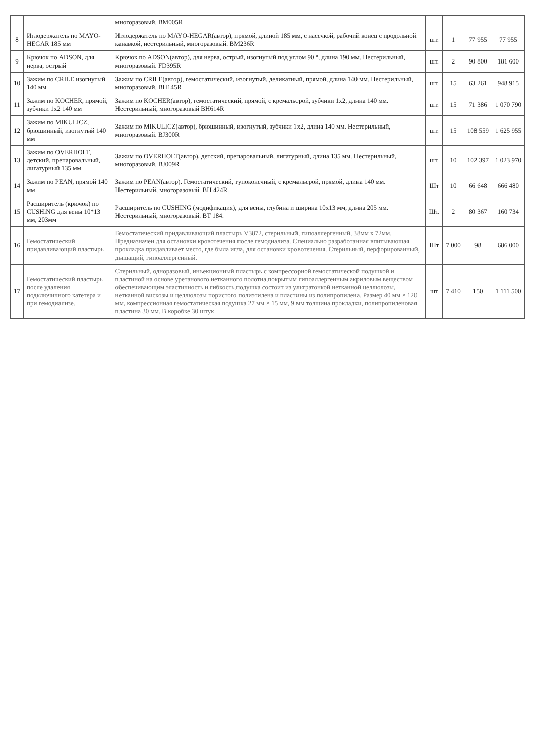| | | многоразовый. BM005R | | | | |
| 8 | Иглодержатель по MAYO-HEGAR 185 мм | Иглодержатель по MAYO-HEGAR(автор), прямой, длиной 185 мм, с насечкой, рабочий конец с продольной канавкой, нестерильный, многоразовый. BM236R | шт. | 1 | 77 955 | 77 955 |
| 9 | Крючок по ADSON, для нерва, острый | Крючок по ADSON(автор), для нерва, острый, изогнутый под углом 90 °, длина 190 мм. Нестерильный, многоразовый. FD395R | шт. | 2 | 90 800 | 181 600 |
| 10 | Зажим по CRILE изогнутый 140 мм | Зажим по CRILE(автор), гемостатический, изогнутый, деликатный, прямой, длина 140 мм. Нестерильный, многоразовый. BH145R | шт. | 15 | 63 261 | 948 915 |
| 11 | Зажим по KOCHER, прямой, зубчики 1х2 140 мм | Зажим по KOCHER(автор), гемостатический, прямой, с кремальерой, зубчики 1х2, длина 140 мм. Нестерильный, многоразовый BH614R | шт. | 15 | 71 386 | 1 070 790 |
| 12 | Зажим по MIKULICZ, брюшинный, изогнутый 140 мм | Зажим по MIKULICZ(автор), брюшинный, изогнутый, зубчики 1х2, длина 140 мм. Нестерильный, многоразовый. BJ300R | шт. | 15 | 108 559 | 1 625 955 |
| 13 | Зажим по OVERHOLT, детский, препаровальный, лигатурный 135 мм | Зажим по OVERHOLT(автор), детский, препаровальный, лигатурный, длина 135 мм. Нестерильный, многоразовый. BJ009R | шт. | 10 | 102 397 | 1 023 970 |
| 14 | Зажим по PEAN, прямой 140 мм | Зажим по PEAN(автор). Гемостатический, тупоконечный, с кремальерой, прямой, длина 140 мм. Нестерильный, многоразовый. BH 424R. | Шт | 10 | 66 648 | 666 480 |
| 15 | Расширитель (крючок) по CUSHiNG для вены 10*13 мм, 203мм | Расширитель по CUSHING (модификация), для вены, глубина и ширина 10х13 мм, длина 205 мм. Нестерильный, многоразовый. BT 184. | Шт. | 2 | 80 367 | 160 734 |
| 16 | Гемостатический придавливающий пластырь | Гемостатический придавливающий пластырь V3872, стерильный, гипоаллергенный, 38мм х 72мм. Предназначен для остановки кровотечения после гемодиализа. Специально разработанная впитывающая прокладка придавливает место, где была игла, для остановки кровотечения. Стерильный, перфорированный, дышащий, гипоаллергенный. | Шт | 7 000 | 98 | 686 000 |
| 17 | Гемостатический пластырь после удаления подключичного катетера и при гемодиализе. | Стерильный, одноразовый, инъекционный пластырь с компрессорной гемостатической подушкой и пластиной на основе уретанового нетканного полотна,покрытым гипоаллергенным акриловым веществом обеспечивающим эластичность и гибкость,подушка состоит из ультратонкой нетканной целлюлозы, нетканной вискозы и целлюлозы пористого полиэтилена и пластины из полипропилена. Размер 40 мм × 120 мм, компрессионная гемостатическая подушка 27 мм × 15 мм, 9 мм толщина прокладки, полипропиленовая пластина 30 мм. В коробке 30 штук | шт | 7 410 | 150 | 1 111 500 |